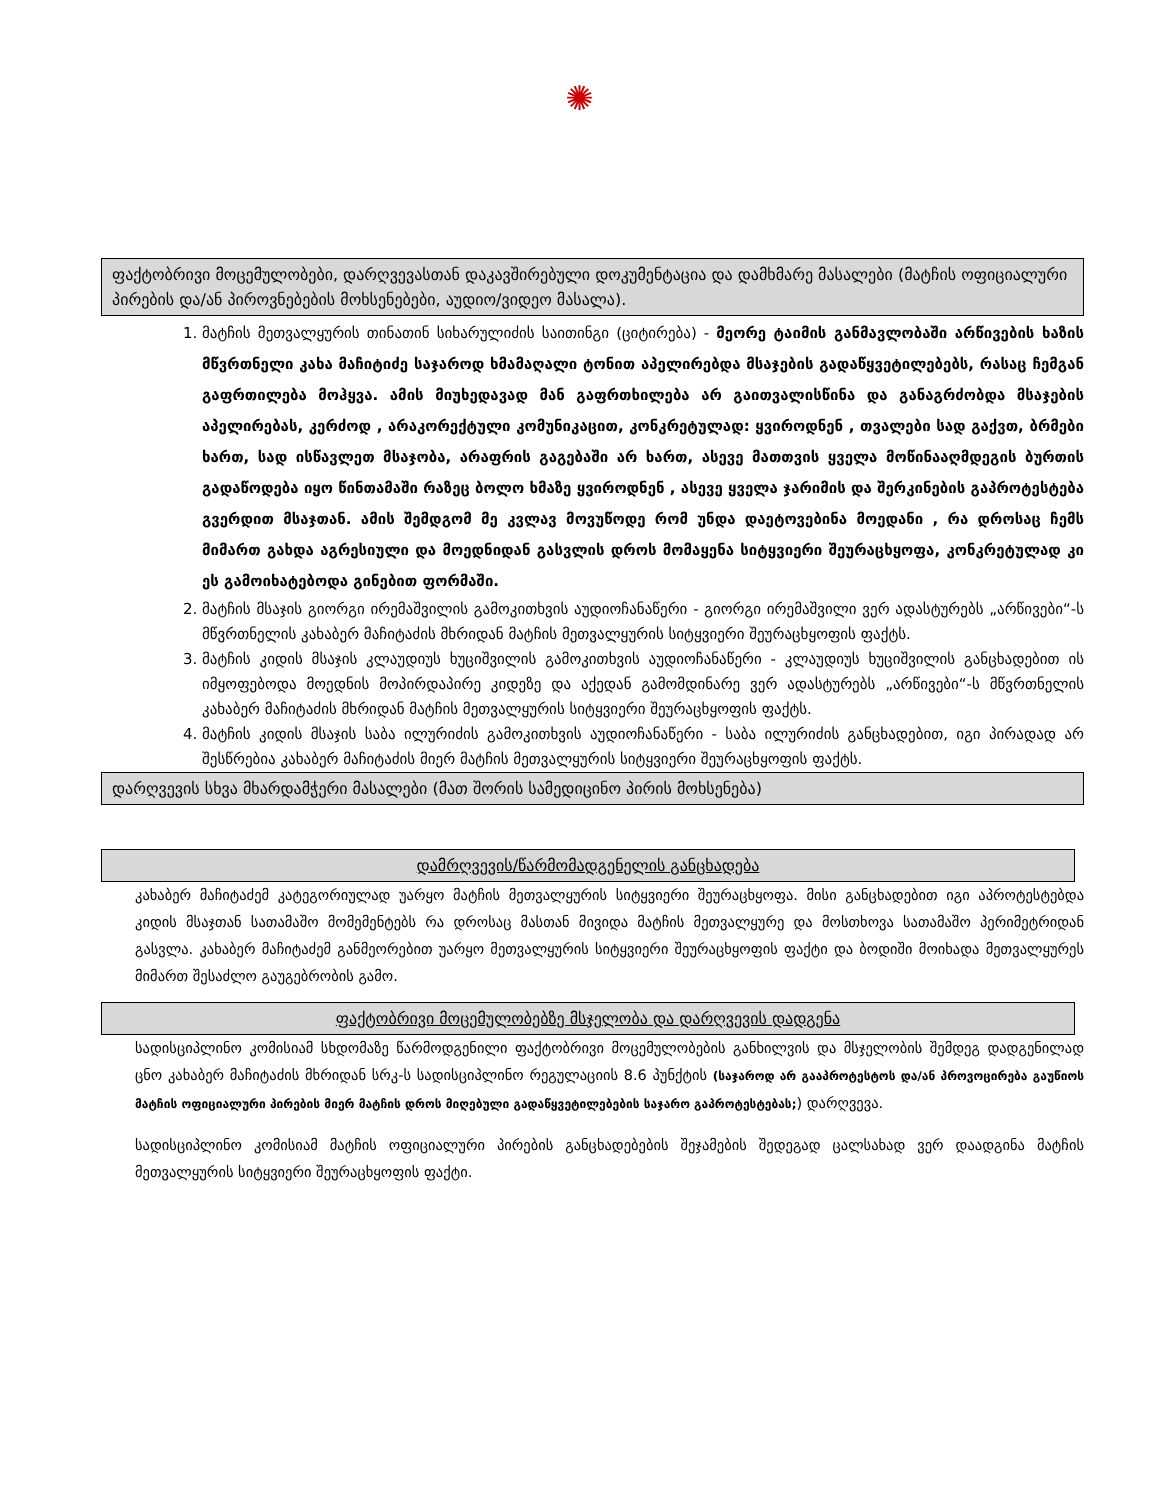✺
ფაქტობრივი მოცემულობები, დარღვევასთან დაკავშირებული დოკუმენტაცია და დამხმარე მასალები (მატჩის ოფიციალური პირების და/ან პიროვნებების მოხსენებები, აუდიო/ვიდეო მასალა).
1. მატჩის მეთვალყურის თინათინ სიხარულიძის საითინგი (ციტირება) - მეორე ტაიმის განმავლობაში არწივების ხაზის მწვრთნელი კახა მაჩიტიძე საჯაროდ ხმამაღალი ტონით აპელირებდა მსაჯების გადაწყვეტილებებს, რასაც ჩემგან გაფრთილება მოჰყვა. ამის მიუხედავად მან გაფრთხილება არ გაითვალისწინა და განაგრძობდა მსაჯების აპელირებას, კერძოდ , არაკორექტული კომუნიკაცით, კონკრეტულად: ყვიროდნენ , თვალები სად გაქვთ, ბრმები ხართ, სად ისწავლეთ მსაჯობა, არაფრის გაგებაში არ ხართ, ასევე მათთვის ყველა მოწინააღმდეგის ბურთის გადაწოდება იყო წინთამაში რაზეც ბოლო ხმაზე ყვიროდნენ , ასევე ყველა ჯარიმის და შერკინების გაპროტესტება გვერდით მსაჯთან. ამის შემდგომ მე კვლავ მოვუწოდე რომ უნდა დაეტოვებინა მოედანი , რა დროსაც ჩემს მიმართ გახდა აგრესიული და მოედნიდან გასვლის დროს მომაყენა სიტყვიერი შეურაცხყოფა, კონკრეტულად კი ეს გამოიხატებოდა გინებით ფორმაში.
2. მატჩის მსაჯის გიორგი ირემაშვილის გამოკითხვის აუდიოჩანაწერი - გიორგი ირემაშვილი ვერ ადასტურებს „არწივები“-ს მწვრთნელის კახაბერ მაჩიტაძის მხრიდან მატჩის მეთვალყურის სიტყვიერი შეურაცხყოფის ფაქტს.
3. მატჩის კიდის მსაჯის კლაუდიუს ხუციშვილის გამოკითხვის აუდიოჩანაწერი - კლაუდიუს ხუციშვილის განცხადებით ის იმყოფებოდა მოედნის მოპირდაპირე კიდეზე და აქედან გამომდინარე ვერ ადასტურებს „არწივები“-ს მწვრთნელის კახაბერ მაჩიტაძის მხრიდან მატჩის მეთვალყურის სიტყვიერი შეურაცხყოფის ფაქტს.
4. მატჩის კიდის მსაჯის საბა ილურიძის გამოკითხვის აუდიოჩანაწერი - საბა ილურიძის განცხადებით, იგი პირადად არ შესწრებია კახაბერ მაჩიტაძის მიერ მატჩის მეთვალყურის სიტყვიერი შეურაცხყოფის ფაქტს.
დარღვევის სხვა მხარდამჭერი მასალები (მათ შორის სამედიცინო პირის მოხსენება)
დამრღვევის/წარმომადგენელის განცხადება
კახაბერ მაჩიტაძემ კატეგორიულად უარყო მატჩის მეთვალყურის სიტყვიერი შეურაცხყოფა. მისი განცხადებით იგი აპროტესტებდა კიდის მსაჯთან სათამაშო მომემენტებს რა დროსაც მასთან მივიდა მატჩის მეთვალყურე და მოსთხოვა სათამაშო პერიმეტრიდან გასვლა. კახაბერ მაჩიტაძემ განმეორებით უარყო მეთვალყურის სიტყვიერი შეურაცხყოფის ფაქტი და ბოდიში მოიხადა მეთვალყურეს მიმართ შესაძლო გაუგებრობის გამო.
ფაქტობრივი მოცემულობებზე მსჯელობა და დარღვევის დადგენა
სადისციპლინო კომისიამ სხდომაზე წარმოდგენილი ფაქტობრივი მოცემულობების განხილვის და მსჯელობის შემდეგ დადგენილად ცნო კახაბერ მაჩიტაძის მხრიდან სრკ-ს სადისციპლინო რეგულაციის 8.6 პუნქტის (საჯაროდ არ გააპროტესტოს და/ან პროვოცირება გაუწიოს მატჩის ოფიციალური პირების მიერ მატჩის დროს მიღებული გადაწყვეტილებების საჯარო გაპროტესტებას;) დარღვევა.
სადისციპლინო კომისიამ მატჩის ოფიციალური პირების განცხადებების შეჯამების შედეგად ცალსახად ვერ დაადგინა მატჩის მეთვალყურის სიტყვიერი შეურაცხყოფის ფაქტი.